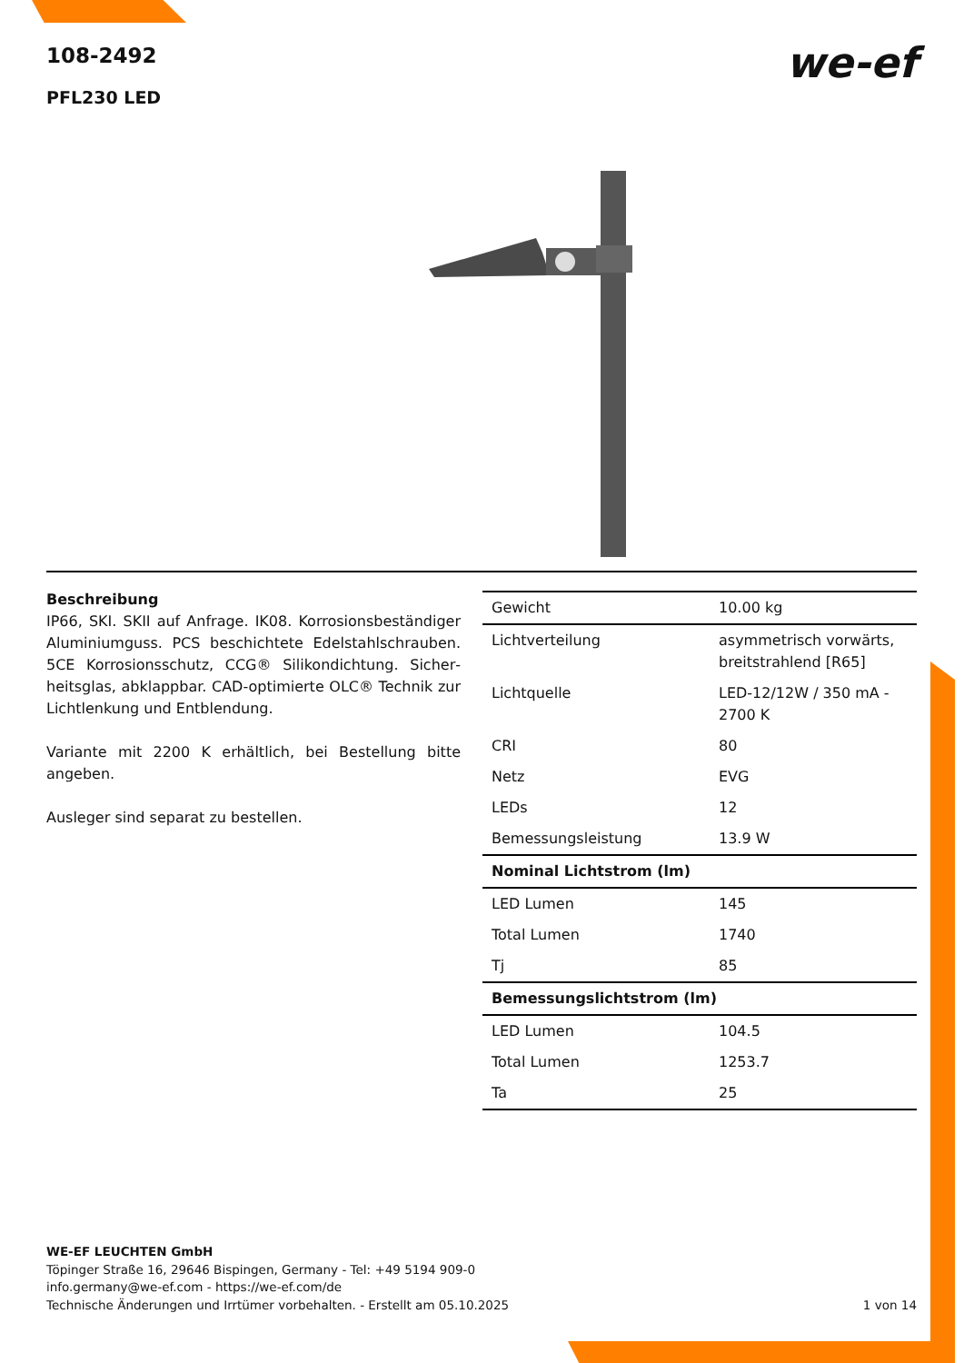108-2492
we-ef
PFL230 LED
Beschreibung
IP66, SKI. SKII auf Anfrage. IK08. Korrosionsbeständiger Aluminiumguss. PCS beschichtete Edelstahlschrauben. 5CE Korrosionsschutz, CCG® Silikondichtung. Sicher­heitsglas, abklappbar. CAD-optimierte OLC® Technik zur Lichtlenkung und Entblendung.
Variante mit 2200 K erhältlich, bei Bestellung bitte ange­ben.
Ausleger sind separat zu bestellen.
| Gewicht | 10.00 kg |
| Lichtverteilung | asymmetrisch vorwärts, breitstrahlend [R65] |
| Lichtquelle | LED-12/12W / 350 mA - 2700 K |
| CRI | 80 |
| Netz | EVG |
| LEDs | 12 |
| Bemessungsleistung | 13.9 W |
| Nominal Lichtstrom (lm) | |
| LED Lumen | 145 |
| Total Lumen | 1740 |
| Tj | 85 |
| Bemessungslichtstrom (lm) | |
| LED Lumen | 104.5 |
| Total Lumen | 1253.7 |
| Ta | 25 |
WE-EF LEUCHTEN GmbH
Töpinger Straße 16, 29646 Bispingen, Germany - Tel: +49 5194 909-0
info.germany@we-ef.com - https://we-ef.com/de
Technische Änderungen und Irrtümer vorbehalten. - Erstellt am 05.10.2025 1 von 14